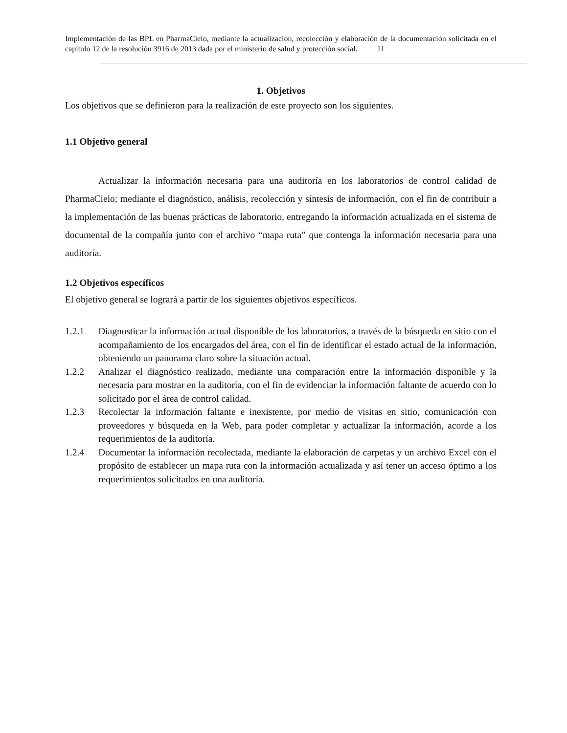Implementación de las BPL en PharmaCielo, mediante la actualización, recolección y elaboración de la documentación solicitada en el capítulo 12 de la resolución 3916 de 2013 dada por el ministerio de salud y protección social. 11
1. Objetivos
Los objetivos que se definieron para la realización de este proyecto son los siguientes.
1.1 Objetivo general
Actualizar la información necesaria para una auditoría en los laboratorios de control calidad de PharmaCielo; mediante el diagnóstico, análisis, recolección y síntesis de información, con el fin de contribuir a la implementación de las buenas prácticas de laboratorio, entregando la información actualizada en el sistema de documental de la compañía junto con el archivo “mapa ruta” que contenga la información necesaria para una auditoría.
1.2 Objetivos específicos
El objetivo general se logrará a partir de los siguientes objetivos específicos.
1.2.1 Diagnosticar la información actual disponible de los laboratorios, a través de la búsqueda en sitio con el acompañamiento de los encargados del área, con el fin de identificar el estado actual de la información, obteniendo un panorama claro sobre la situación actual.
1.2.2 Analizar el diagnóstico realizado, mediante una comparación entre la información disponible y la necesaria para mostrar en la auditoría, con el fin de evidenciar la información faltante de acuerdo con lo solicitado por el área de control calidad.
1.2.3 Recolectar la información faltante e inexistente, por medio de visitas en sitio, comunicación con proveedores y búsqueda en la Web, para poder completar y actualizar la información, acorde a los requerimientos de la auditoría.
1.2.4 Documentar la información recolectada, mediante la elaboración de carpetas y un archivo Excel con el propósito de establecer un mapa ruta con la información actualizada y así tener un acceso óptimo a los requerimientos solicitados en una auditoría.